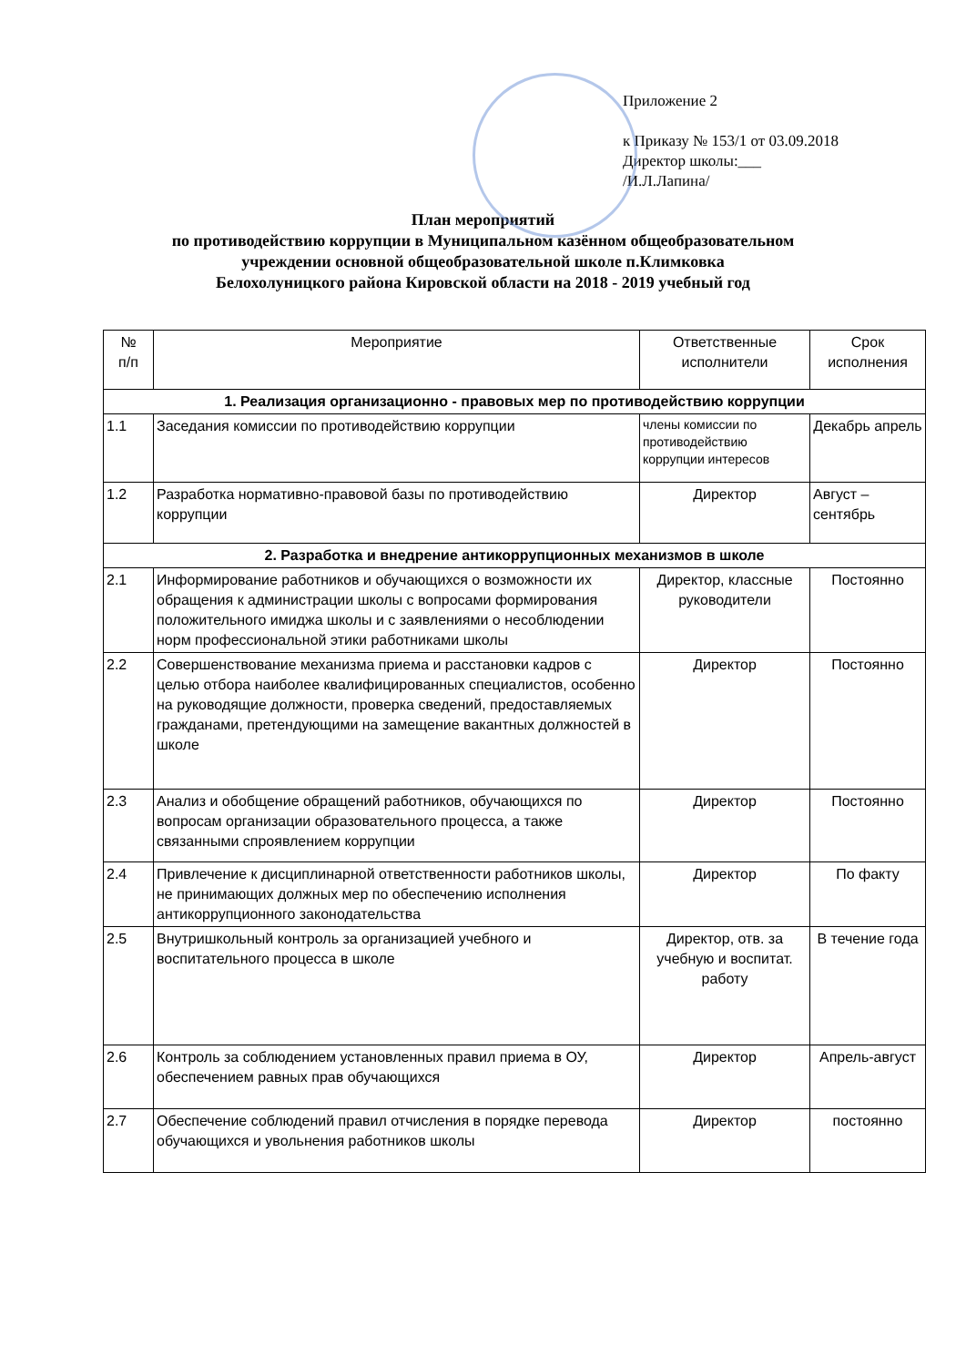Приложение 2
к Приказу № 153/1 от 03.09.2018
Директор школы:___
/И.Л.Лапина/
План мероприятий
по противодействию коррупции в Муниципальном казённом общеобразовательном
учреждении основной общеобразовательной школе п.Климковка
Белохолуницкого района Кировской области на 2018 - 2019 учебный год
| № п/п | Мероприятие | Ответственные исполнители | Срок исполнения |
| --- | --- | --- | --- |
| 1. Реализация организационно - правовых мер по противодействию коррупции | | | |
| 1.1 | Заседания комиссии по противодействию коррупции | члены комиссии по противодействию коррупции интересов | Декабрь апрель |
| 1.2 | Разработка нормативно-правовой базы по противодействию коррупции | Директор | Август – сентябрь |
| 2. Разработка и внедрение антикоррупционных механизмов в школе | | | |
| 2.1 | Информирование работников и обучающихся о возможности их обращения к администрации школы с вопросами формирования положительного имиджа школы и с заявлениями о несоблюдении норм профессиональной этики работниками школы | Директор, классные руководители | Постоянно |
| 2.2 | Совершенствование механизма приема и расстановки кадров с целью отбора наиболее квалифицированных специалистов, особенно на руководящие должности, проверка сведений, предоставляемых гражданами, претендующими на замещение вакантных должностей в школе | Директор | Постоянно |
| 2.3 | Анализ и обобщение обращений работников, обучающихся по вопросам организации образовательного процесса, а также связанными спроявлением коррупции | Директор | Постоянно |
| 2.4 | Привлечение к дисциплинарной ответственности работников школы, не принимающих должных мер по обеспечению исполнения антикоррупционного законодательства | Директор | По факту |
| 2.5 | Внутришкольный контроль за организацией учебного и воспитательного процесса в школе | Директор, отв. за учебную и воспитат. работу | В течение года |
| 2.6 | Контроль за соблюдением установленных правил приема в ОУ, обеспечением равных прав обучающихся | Директор | Апрель-август |
| 2.7 | Обеспечение соблюдений правил отчисления в порядке перевода обучающихся и увольнения работников школы | Директор | постоянно |